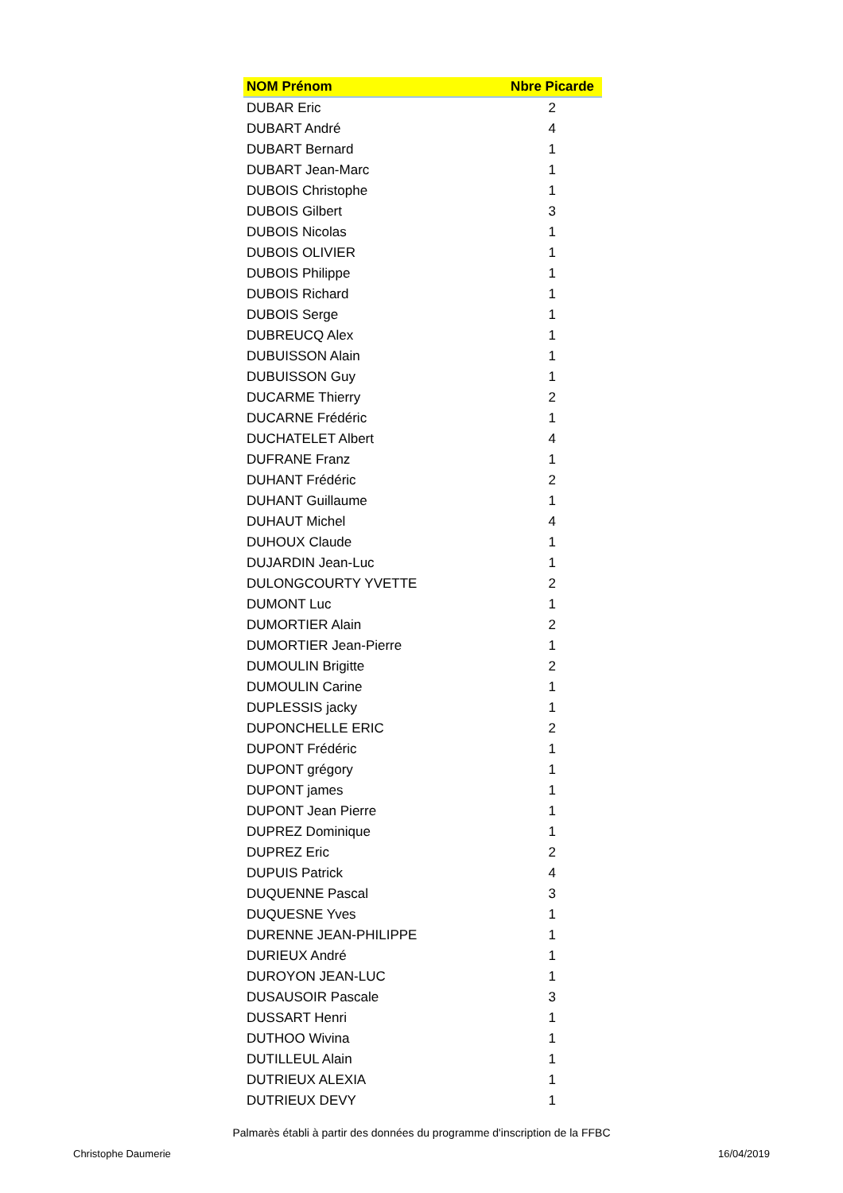| NOM Prénom | Nbre Picarde |
| --- | --- |
| DUBAR Eric | 2 |
| DUBART André | 4 |
| DUBART Bernard | 1 |
| DUBART Jean-Marc | 1 |
| DUBOIS Christophe | 1 |
| DUBOIS Gilbert | 3 |
| DUBOIS Nicolas | 1 |
| DUBOIS OLIVIER | 1 |
| DUBOIS Philippe | 1 |
| DUBOIS Richard | 1 |
| DUBOIS Serge | 1 |
| DUBREUCQ Alex | 1 |
| DUBUISSON Alain | 1 |
| DUBUISSON Guy | 1 |
| DUCARME Thierry | 2 |
| DUCARNE Frédéric | 1 |
| DUCHATELET Albert | 4 |
| DUFRANE Franz | 1 |
| DUHANT Frédéric | 2 |
| DUHANT Guillaume | 1 |
| DUHAUT Michel | 4 |
| DUHOUX Claude | 1 |
| DUJARDIN Jean-Luc | 1 |
| DULONGCOURTY YVETTE | 2 |
| DUMONT Luc | 1 |
| DUMORTIER Alain | 2 |
| DUMORTIER Jean-Pierre | 1 |
| DUMOULIN Brigitte | 2 |
| DUMOULIN Carine | 1 |
| DUPLESSIS jacky | 1 |
| DUPONCHELLE ERIC | 2 |
| DUPONT Frédéric | 1 |
| DUPONT grégory | 1 |
| DUPONT james | 1 |
| DUPONT Jean Pierre | 1 |
| DUPREZ Dominique | 1 |
| DUPREZ Eric | 2 |
| DUPUIS Patrick | 4 |
| DUQUENNE Pascal | 3 |
| DUQUESNE Yves | 1 |
| DURENNE JEAN-PHILIPPE | 1 |
| DURIEUX André | 1 |
| DUROYON JEAN-LUC | 1 |
| DUSAUSOIR Pascale | 3 |
| DUSSART Henri | 1 |
| DUTHOO Wivina | 1 |
| DUTILLEUL Alain | 1 |
| DUTRIEUX ALEXIA | 1 |
| DUTRIEUX DEVY | 1 |
Palmarès établi à partir des données du programme d'inscription de la FFBC
Christophe Daumerie 16/04/2019